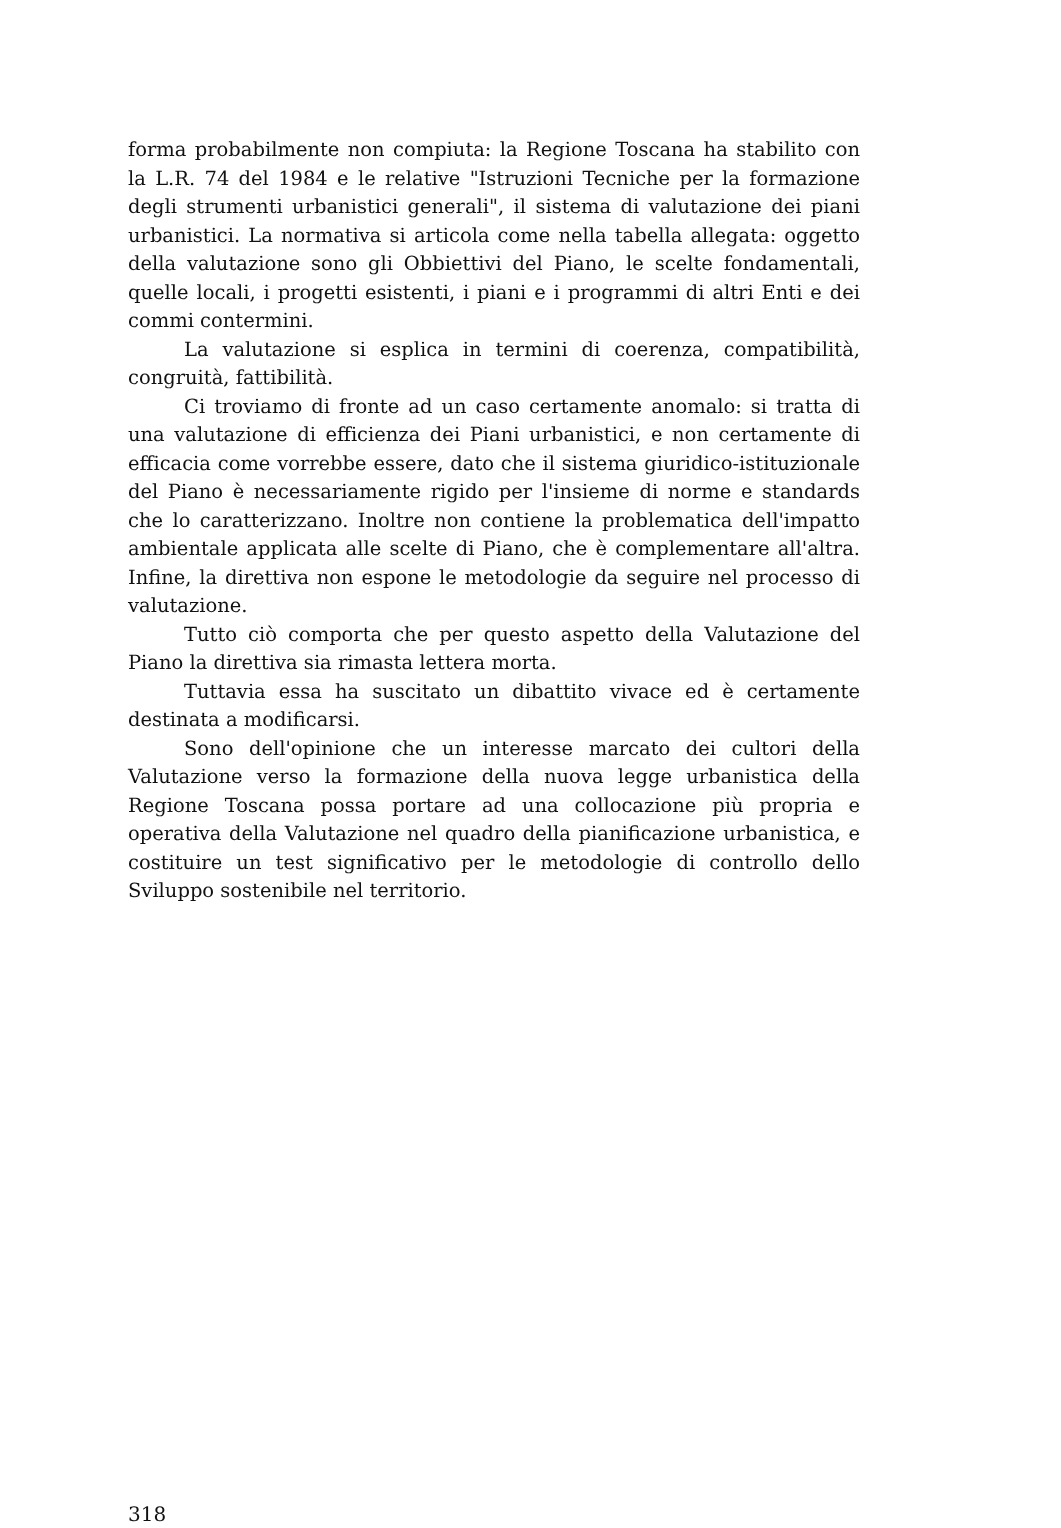forma probabilmente non compiuta: la Regione Toscana ha stabilito con la L.R. 74 del 1984 e le relative "Istruzioni Tecniche per la formazione degli strumenti urbanistici generali", il sistema di valutazione dei piani urbanistici. La normativa si articola come nella tabella allegata: oggetto della valutazione sono gli Obbiettivi del Piano, le scelte fondamentali, quelle locali, i progetti esistenti, i piani e i programmi di altri Enti e dei commi contermini.
La valutazione si esplica in termini di coerenza, compatibilità, congruità, fattibilità.
Ci troviamo di fronte ad un caso certamente anomalo: si tratta di una valutazione di efficienza dei Piani urbanistici, e non certamente di efficacia come vorrebbe essere, dato che il sistema giuridico-istituzionale del Piano è necessariamente rigido per l'insieme di norme e standards che lo caratterizzano. Inoltre non contiene la problematica dell'impatto ambientale applicata alle scelte di Piano, che è complementare all'altra. Infine, la direttiva non espone le metodologie da seguire nel processo di valutazione.
Tutto ciò comporta che per questo aspetto della Valutazione del Piano la direttiva sia rimasta lettera morta.
Tuttavia essa ha suscitato un dibattito vivace ed è certamente destinata a modificarsi.
Sono dell'opinione che un interesse marcato dei cultori della Valutazione verso la formazione della nuova legge urbanistica della Regione Toscana possa portare ad una collocazione più propria e operativa della Valutazione nel quadro della pianificazione urbanistica, e costituire un test significativo per le metodologie di controllo dello Sviluppo sostenibile nel territorio.
318